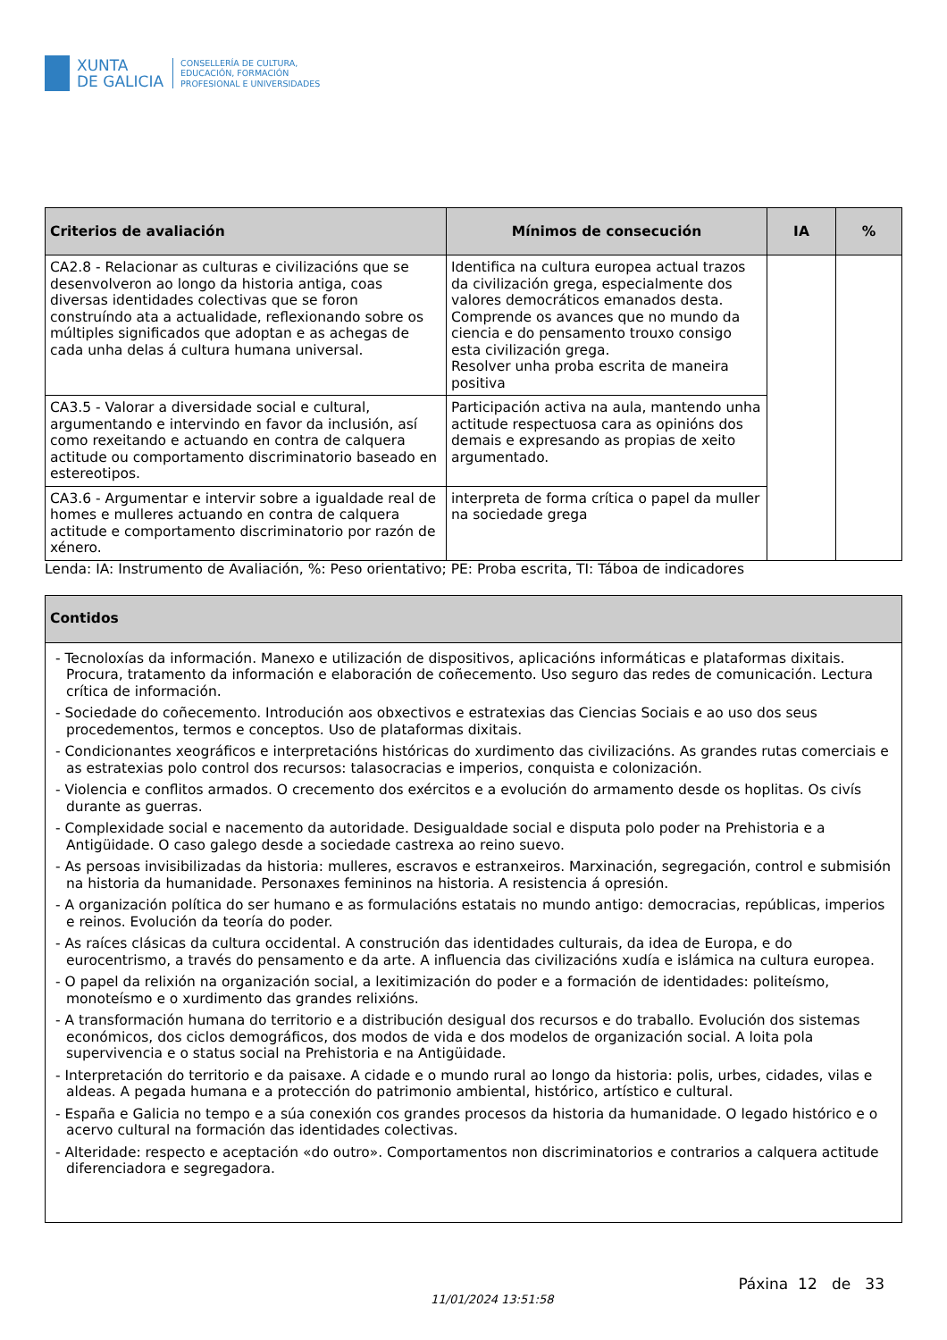XUNTA
DE GALICIA
CONSELLERÍA DE CULTURA,
EDUCACIÓN, FORMACIÓN
PROFESIONAL E UNIVERSIDADES
| Criterios de avaliación | Mínimos de consecución | IA | % |
| --- | --- | --- | --- |
| CA2.8 - Relacionar as culturas e civilizacións que se desenvolveron ao longo da historia antiga, coas diversas identidades colectivas que se foron construíndo ata a actualidade, reflexionando sobre os múltiples significados que adoptan e as achegas de cada unha delas á cultura humana universal. | Identifica na cultura europea actual trazos da civilización grega, especialmente dos valores democráticos emanados desta. Comprende os avances que no mundo da ciencia e do pensamento trouxo consigo esta civilización grega. Resolver unha proba escrita de maneira positiva | | |
| CA3.5 - Valorar a diversidade social e cultural, argumentando e intervindo en favor da inclusión, así como rexeitando e actuando en contra de calquera actitude ou comportamento discriminatorio baseado en estereotipos. | Participación activa na aula, mantendo unha actitude respectuosa cara as opinións dos demais e expresando as propias de xeito argumentado. | | |
| CA3.6 - Argumentar e intervir sobre a igualdade real de homes e mulleres actuando en contra de calquera actitude e comportamento discriminatorio por razón de xénero. | interpreta de forma crítica o papel da muller na sociedade grega | | |
Lenda: IA: Instrumento de Avaliación, %: Peso orientativo; PE: Proba escrita, TI: Táboa de indicadores
| Contidos |
| --- |
| - Tecnoloxías da información. Manexo e utilización de dispositivos, aplicacións informáticas e plataformas dixitais. Procura, tratamento da información e elaboración de coñecemento. Uso seguro das redes de comunicación. Lectura crítica de información. - Sociedade do coñecemento. Introdución aos obxectivos e estratexias das Ciencias Sociais e ao uso dos seus procedementos, termos e conceptos. Uso de plataformas dixitais. - Condicionantes xeográficos e interpretacións históricas do xurdimento das civilizacións. As grandes rutas comerciais e as estratexias polo control dos recursos: talasocracias e imperios, conquista e colonización. - Violencia e conflitos armados. O crecemento dos exércitos e a evolución do armamento desde os hoplitas. Os civís durante as guerras. - Complexidade social e nacemento da autoridade. Desigualdade social e disputa polo poder na Prehistoria e a Antigüidade. O caso galego desde a sociedade castrexa ao reino suevo. - As persoas invisibilizadas da historia: mulleres, escravos e estranxeiros. Marxinación, segregación, control e submisión na historia da humanidade. Personaxes femininos na historia. A resistencia á opresión. - A organización política do ser humano e as formulacións estatais no mundo antigo: democracias, repúblicas, imperios e reinos. Evolución da teoría do poder. - As raíces clásicas da cultura occidental. A construción das identidades culturais, da idea de Europa, e do eurocentrismo, a través do pensamento e da arte. A influencia das civilizacións xudía e islámica na cultura europea. - O papel da relixión na organización social, a lexitimización do poder e a formación de identidades: politeísmo, monoteísmo e o xurdimento das grandes relixións. - A transformación humana do territorio e a distribución desigual dos recursos e do traballo. Evolución dos sistemas económicos, dos ciclos demográficos, dos modos de vida e dos modelos de organización social. A loita pola supervivencia e o status social na Prehistoria e na Antigüidade. - Interpretación do territorio e da paisaxe. A cidade e o mundo rural ao longo da historia: polis, urbes, cidades, vilas e aldeas. A pegada humana e a protección do patrimonio ambiental, histórico, artístico e cultural. - España e Galicia no tempo e a súa conexión cos grandes procesos da historia da humanidade. O legado histórico e o acervo cultural na formación das identidades colectivas. - Alteridade: respecto e aceptación «do outro». Comportamentos non discriminatorios e contrarios a calquera actitude diferenciadora e segregadora. |
11/01/2024 13:51:58
Páxina 12 de 33